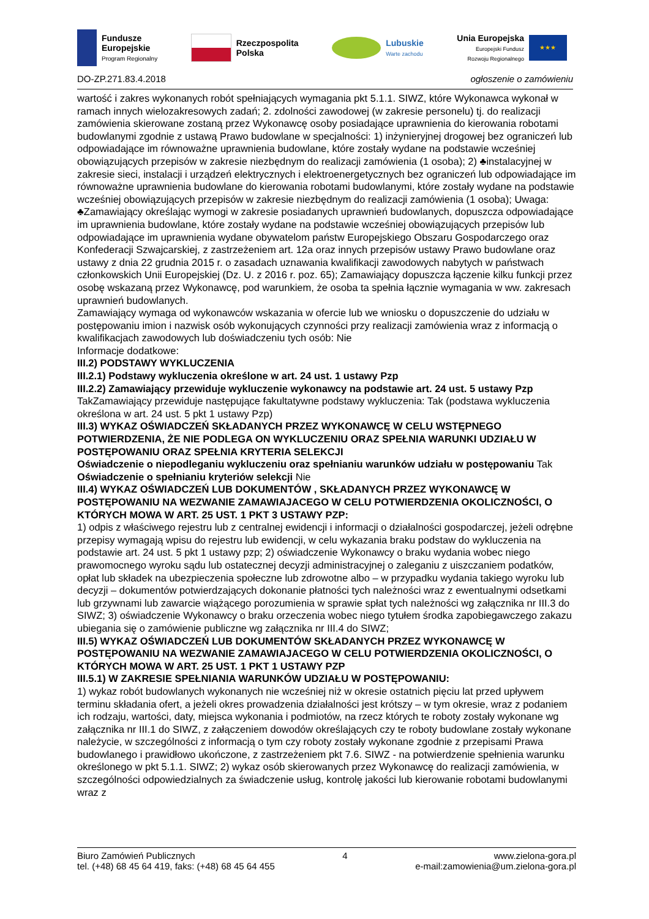Fundusze
Europejskie
Program Regionalny
Rzeczpospolita
Polska
Lubuskie
Warte zachodu
Unia Europejska
Europejski Fundusz
Rozwoju Regionalnego
★★★
DO-ZP.271.83.4.2018 ogłoszenie o zamówieniu
wartość i zakres wykonanych robót spełniających wymagania pkt 5.1.1. SIWZ, które Wykonawca wykonał w ramach innych wielozakresowych zadań; 2. zdolności zawodowej (w zakresie personelu) tj. do realizacji zamówienia skierowane zostaną przez Wykonawcę osoby posiadające uprawnienia do kierowania robotami budowlanymi zgodnie z ustawą Prawo budowlane w specjalności: 1) inżynieryjnej drogowej bez ograniczeń lub odpowiadające im równoważne uprawnienia budowlane, które zostały wydane na podstawie wcześniej obowiązujących przepisów w zakresie niezbędnym do realizacji zamówienia (1 osoba); 2) ♣instalacyjnej w zakresie sieci, instalacji i urządzeń elektrycznych i elektroenergetycznych bez ograniczeń lub odpowiadające im równoważne uprawnienia budowlane do kierowania robotami budowlanymi, które zostały wydane na podstawie wcześniej obowiązujących przepisów w zakresie niezbędnym do realizacji zamówienia (1 osoba); Uwaga: ♣Zamawiający określając wymogi w zakresie posiadanych uprawnień budowlanych, dopuszcza odpowiadające im uprawnienia budowlane, które zostały wydane na podstawie wcześniej obowiązujących przepisów lub odpowiadające im uprawnienia wydane obywatelom państw Europejskiego Obszaru Gospodarczego oraz Konfederacji Szwajcarskiej, z zastrzeżeniem art. 12a oraz innych przepisów ustawy Prawo budowlane oraz ustawy z dnia 22 grudnia 2015 r. o zasadach uznawania kwalifikacji zawodowych nabytych w państwach członkowskich Unii Europejskiej (Dz. U. z 2016 r. poz. 65); Zamawiający dopuszcza łączenie kilku funkcji przez osobę wskazaną przez Wykonawcę, pod warunkiem, że osoba ta spełnia łącznie wymagania w ww. zakresach uprawnień budowlanych.
Zamawiający wymaga od wykonawców wskazania w ofercie lub we wniosku o dopuszczenie do udziału w postępowaniu imion i nazwisk osób wykonujących czynności przy realizacji zamówienia wraz z informacją o kwalifikacjach zawodowych lub doświadczeniu tych osób: Nie
Informacje dodatkowe:
III.2) PODSTAWY WYKLUCZENIA
III.2.1) Podstawy wykluczenia określone w art. 24 ust. 1 ustawy Pzp
III.2.2) Zamawiający przewiduje wykluczenie wykonawcy na podstawie art. 24 ust. 5 ustawy Pzp TakZamawiający przewiduje następujące fakultatywne podstawy wykluczenia: Tak (podstawa wykluczenia określona w art. 24 ust. 5 pkt 1 ustawy Pzp)
III.3) WYKAZ OŚWIADCZEŃ SKŁADANYCH PRZEZ WYKONAWCĘ W CELU WSTĘPNEGO POTWIERDZENIA, ŻE NIE PODLEGA ON WYKLUCZENIU ORAZ SPEŁNIA WARUNKI UDZIAŁU W POSTĘPOWANIU ORAZ SPEŁNIA KRYTERIA SELEKCJI
Oświadczenie o niepodleganiu wykluczeniu oraz spełnianiu warunków udziału w postępowaniu Tak
Oświadczenie o spełnianiu kryteriów selekcji Nie
III.4) WYKAZ OŚWIADCZEŃ LUB DOKUMENTÓW , SKŁADANYCH PRZEZ WYKONAWCĘ W POSTĘPOWANIU NA WEZWANIE ZAMAWIAJACEGO W CELU POTWIERDZENIA OKOLICZNOŚCI, O KTÓRYCH MOWA W ART. 25 UST. 1 PKT 3 USTAWY PZP:
1) odpis z właściwego rejestru lub z centralnej ewidencji i informacji o działalności gospodarczej, jeżeli odrębne przepisy wymagają wpisu do rejestru lub ewidencji, w celu wykazania braku podstaw do wykluczenia na podstawie art. 24 ust. 5 pkt 1 ustawy pzp; 2) oświadczenie Wykonawcy o braku wydania wobec niego prawomocnego wyroku sądu lub ostatecznej decyzji administracyjnej o zaleganiu z uiszczaniem podatków, opłat lub składek na ubezpieczenia społeczne lub zdrowotne albo – w przypadku wydania takiego wyroku lub decyzji – dokumentów potwierdzających dokonanie płatności tych należności wraz z ewentualnymi odsetkami lub grzywnami lub zawarcie wiążącego porozumienia w sprawie spłat tych należności wg załącznika nr III.3 do SIWZ; 3) oświadczenie Wykonawcy o braku orzeczenia wobec niego tytułem środka zapobiegawczego zakazu ubiegania się o zamówienie publiczne wg załącznika nr III.4 do SIWZ;
III.5) WYKAZ OŚWIADCZEŃ LUB DOKUMENTÓW SKŁADANYCH PRZEZ WYKONAWCĘ W POSTĘPOWANIU NA WEZWANIE ZAMAWIAJACEGO W CELU POTWIERDZENIA OKOLICZNOŚCI, O KTÓRYCH MOWA W ART. 25 UST. 1 PKT 1 USTAWY PZP
III.5.1) W ZAKRESIE SPEŁNIANIA WARUNKÓW UDZIAŁU W POSTĘPOWANIU:
1) wykaz robót budowlanych wykonanych nie wcześniej niż w okresie ostatnich pięciu lat przed upływem terminu składania ofert, a jeżeli okres prowadzenia działalności jest krótszy – w tym okresie, wraz z podaniem ich rodzaju, wartości, daty, miejsca wykonania i podmiotów, na rzecz których te roboty zostały wykonane wg załącznika nr III.1 do SIWZ, z załączeniem dowodów określających czy te roboty budowlane zostały wykonane należycie, w szczególności z informacją o tym czy roboty zostały wykonane zgodnie z przepisami Prawa budowlanego i prawidłowo ukończone, z zastrzeżeniem pkt 7.6. SIWZ - na potwierdzenie spełnienia warunku określonego w pkt 5.1.1. SIWZ; 2) wykaz osób skierowanych przez Wykonawcę do realizacji zamówienia, w szczególności odpowiedzialnych za świadczenie usług, kontrolę jakości lub kierowanie robotami budowlanymi wraz z
Biuro Zamówień Publicznych
tel. (+48) 68 45 64 419, faks: (+48) 68 45 64 455
4 www.zielona-gora.pl
e-mail:zamowienia@um.zielona-gora.pl